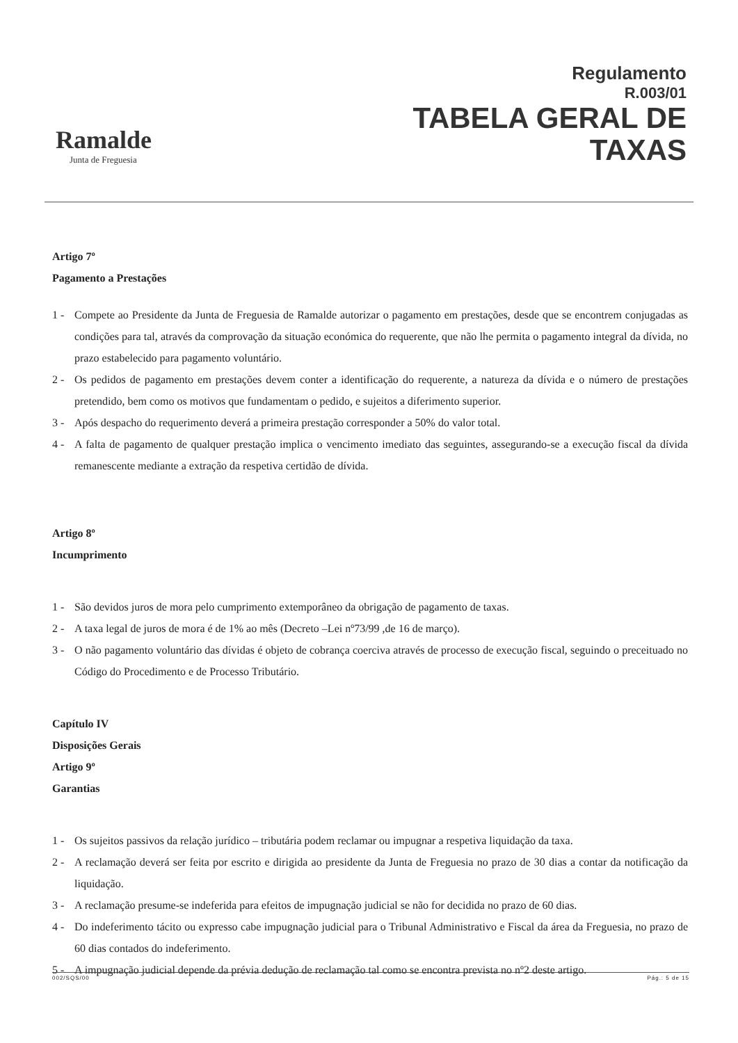Ramalde
Junta de Freguesia
Regulamento
R.003/01
TABELA GERAL DE
TAXAS
Artigo 7º
Pagamento a Prestações
1 - Compete ao Presidente da Junta de Freguesia de Ramalde autorizar o pagamento em prestações, desde que se encontrem conjugadas as condições para tal, através da comprovação da situação económica do requerente, que não lhe permita o pagamento integral da dívida, no prazo estabelecido para pagamento voluntário.
2 - Os pedidos de pagamento em prestações devem conter a identificação do requerente, a natureza da dívida e o número de prestações pretendido, bem como os motivos que fundamentam o pedido, e sujeitos a diferimento superior.
3 - Após despacho do requerimento deverá a primeira prestação corresponder a 50% do valor total.
4 - A falta de pagamento de qualquer prestação implica o vencimento imediato das seguintes, assegurando-se a execução fiscal da dívida remanescente mediante a extração da respetiva certidão de dívida.
Artigo 8º
Incumprimento
1 - São devidos juros de mora pelo cumprimento extemporâneo da obrigação de pagamento de taxas.
2 - A taxa legal de juros de mora é de 1% ao mês (Decreto –Lei nº73/99 ,de 16 de março).
3 - O não pagamento voluntário das dívidas é objeto de cobrança coerciva através de processo de execução fiscal, seguindo o preceituado no Código do Procedimento e de Processo Tributário.
Capítulo IV
Disposições Gerais
Artigo 9º
Garantias
1 - Os sujeitos passivos da relação jurídico – tributária podem reclamar ou impugnar a respetiva liquidação da taxa.
2 - A reclamação deverá ser feita por escrito e dirigida ao presidente da Junta de Freguesia no prazo de 30 dias a contar da notificação da liquidação.
3 - A reclamação presume-se indeferida para efeitos de impugnação judicial se não for decidida no prazo de 60 dias.
4 - Do indeferimento tácito ou expresso cabe impugnação judicial para o Tribunal Administrativo e Fiscal da área da Freguesia, no prazo de 60 dias contados do indeferimento.
5 - A impugnação judicial depende da prévia dedução de reclamação tal como se encontra prevista no nº2 deste artigo.
002/SQS/00 Pág.: 5 de 15